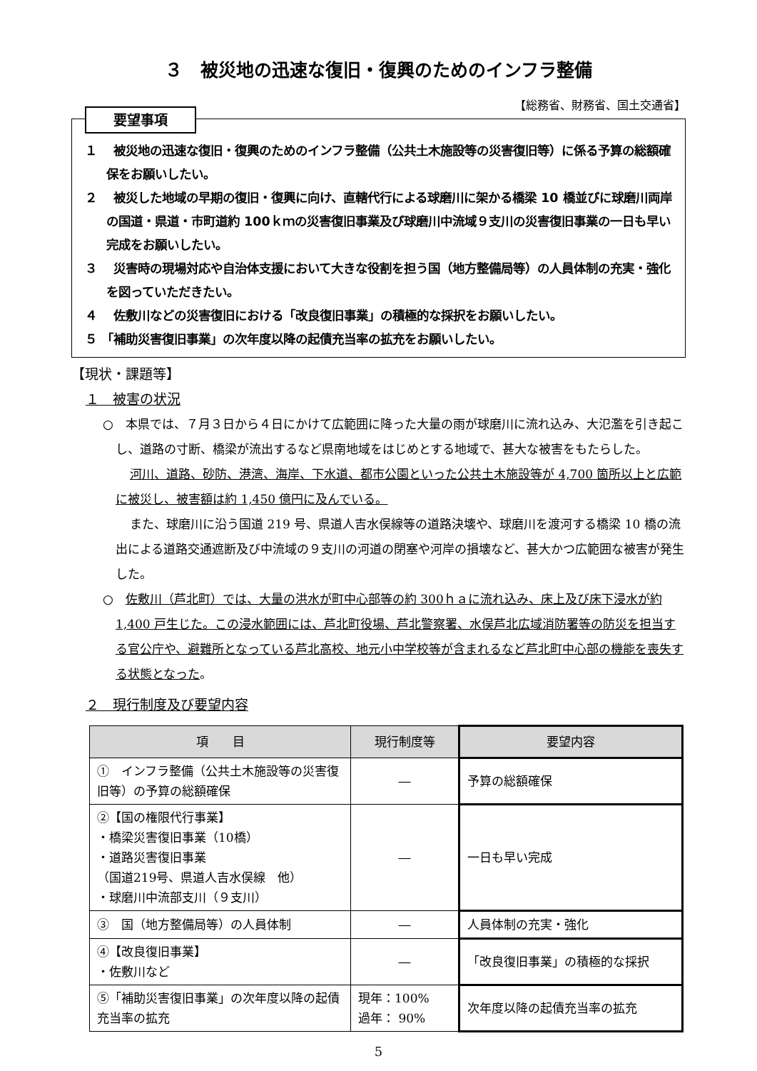３　被災地の迅速な復旧・復興のためのインフラ整備
【総務省、財務省、国土交通省】
要望事項
１　 被災地の迅速な復旧・復興のためのインフラ整備（公共土木施設等の災害復旧等）に係る予算の総額確保をお願いしたい。
２　 被災した地域の早期の復旧・復興に向け、直轄代行による球磨川に架かる橋梁 10 橋並びに球磨川両岸の国道・県道・市町道約 100ｋｍの災害復旧事業及び球磨川中流域９支川の災害復旧事業の一日も早い完成をお願いしたい。
３　 災害時の現場対応や自治体支援において大きな役割を担う国（地方整備局等）の人員体制の充実・強化を図っていただきたい。
４　 佐敷川などの災害復旧における「改良復旧事業」の積極的な採択をお願いしたい。
５ 「補助災害復旧事業」の次年度以降の起債充当率の拡充をお願いしたい。
【現状・課題等】
１　被害の状況
○　本県では、７月３日から４日にかけて広範囲に降った大量の雨が球磨川に流れ込み、大氾濫を引き起こし、道路の寸断、橋梁が流出するなど県南地域をはじめとする地域で、甚大な被害をもたらした。
河川、道路、砂防、港湾、海岸、下水道、都市公園といった公共土木施設等が 4,700 箇所以上と広範に被災し、被害額は約 1,450 億円に及んでいる。
また、球磨川に沿う国道 219 号、県道人吉水俣線等の道路決壊や、球磨川を渡河する橋梁 10 橋の流出による道路交通遮断及び中流域の９支川の河道の閉塞や河岸の損壊など、甚大かつ広範囲な被害が発生した。
○　佐敷川（芦北町）では、大量の洪水が町中心部等の約 300ｈａに流れ込み、床上及び床下浸水が約 1,400 戸生じた。この浸水範囲には、芦北町役場、芦北警察署、水俣芦北広域消防署等の防災を担当する官公庁や、避難所となっている芦北高校、地元小中学校等が含まれるなど芦北町中心部の機能を喪失する状態となった。
２　現行制度及び要望内容
| 項 目 | 現行制度等 | 要望内容 |
| --- | --- | --- |
| ① インフラ整備（公共土木施設等の災害復旧等）の予算の総額確保 | ― | 予算の総額確保 |
| ②【国の権限代行事業】 ・橋梁災害復旧事業（10橋） ・道路災害復旧事業 （国道219号、県道人吉水俣線 他） ・球磨川中流部支川（９支川） | ― | 一日も早い完成 |
| ③ 国（地方整備局等）の人員体制 | ― | 人員体制の充実・強化 |
| ④【改良復旧事業】 ・佐敷川など | ― | 「改良復旧事業」の積極的な採択 |
| ⑤「補助災害復旧事業」の次年度以降の起債充当率の拡充 | 現年：100% 過年： 90% | 次年度以降の起債充当率の拡充 |
5